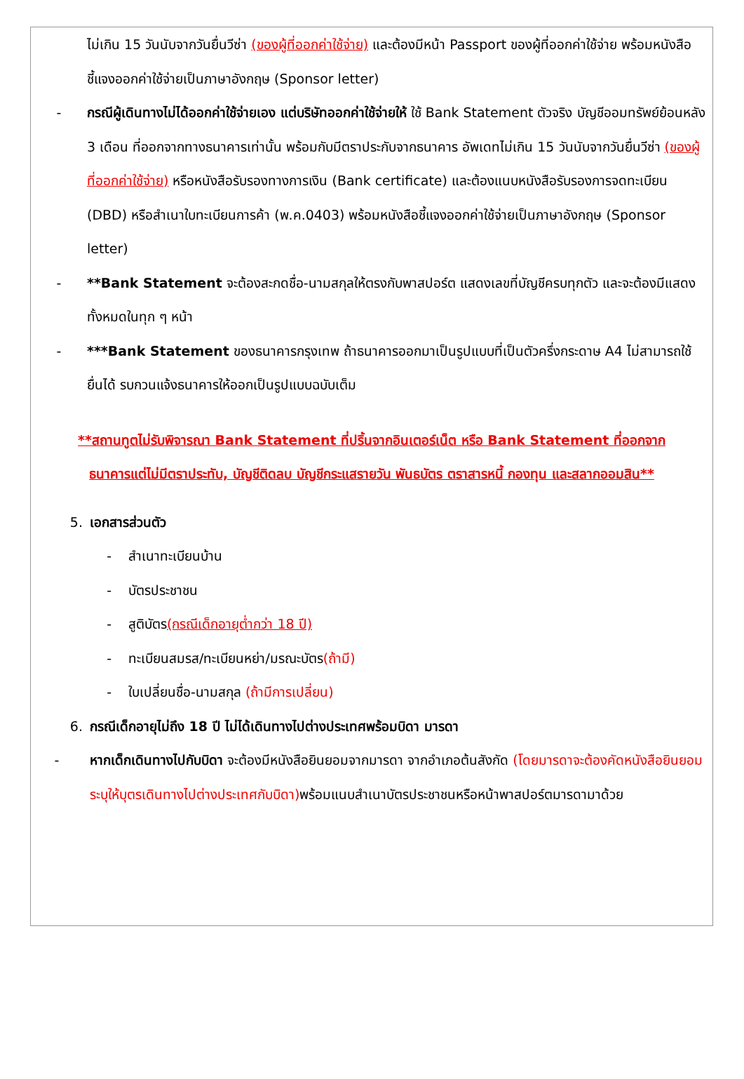ไม่เกิน 15 วันนับจากวันยื่นวีซ่า (ของผู้ที่ออกค่าใช้จ่าย) และต้องมีหน้า Passport ของผู้ที่ออกค่าใช้จ่าย พร้อมหนังสือชี้แจงออกค่าใช้จ่ายเป็นภาษาอังกฤษ (Sponsor letter)
- กรณีผู้เดินทางไม่ได้ออกค่าใช้จ่ายเอง แต่บริษัทออกค่าใช้จ่ายให้ ใช้ Bank Statement ตัวจริง บัญชีออมทรัพย์ย้อนหลัง 3 เดือน ที่ออกจากทางธนาคารเท่านั้น พร้อมกับมีตราประกับจากธนาคาร อัพเดทไม่เกิน 15 วันนับจากวันยื่นวีซ่า (ของผู้ที่ออกค่าใช้จ่าย) หรือหนังสือรับรองทางการเงิน (Bank certificate) และต้องแนบหนังสือรับรองการจดทะเบียน (DBD) หรือสำเนาใบทะเบียนการค้า (พ.ค.0403) พร้อมหนังสือชี้แจงออกค่าใช้จ่ายเป็นภาษาอังกฤษ (Sponsor letter)
- **Bank Statement จะต้องสะกดชื่อ-นามสกุลให้ตรงกับพาสปอร์ต แสดงเลขที่บัญชีครบทุกตัว และจะต้องมีแสดงทั้งหมดในทุก ๆ หน้า
- ***Bank Statement ของธนาคารกรุงเทพ ถ้าธนาคารออกมาเป็นรูปแบบที่เป็นตัวครึ่งกระดาษ A4 ไม่สามารถใช้ยื่นได้ รบกวนแจ้งธนาคารให้ออกเป็นรูปแบบฉบับเต็ม
**สถานทูตไม่รับพิจารณา Bank Statement ที่ปริ้นจากอินเตอร์เน็ต หรือ Bank Statement ที่ออกจากธนาคารแต่ไม่มีตราประทับ, บัญชีติดลบ บัญชีกระแสรายวัน พันธบัตร ตราสารหนี้ กองทุน และสลากออมสิน**
5. เอกสารส่วนตัว
- สำเนาทะเบียนบ้าน
- บัตรประชาชน
- สูติบัตร(กรณีเด็กอายุต่ำกว่า 18 ปี)
- ทะเบียนสมรส/ทะเบียนหย่า/มรณะบัตร(ถ้ามี)
- ใบเปลี่ยนชื่อ-นามสกุล (ถ้ามีการเปลี่ยน)
6. กรณีเด็กอายุไม่ถึง 18 ปี ไม่ได้เดินทางไปต่างประเทศพร้อมบิดา มารดา
- หากเด็กเดินทางไปกับบิดา จะต้องมีหนังสือยินยอมจากมารดา จากอำเภอต้นสังกัด (โดยมารดาจะต้องคัดหนังสือยินยอมระบุให้บุตรเดินทางไปต่างประเทศกับบิดา) พร้อมแนบสำเนาบัตรประชาชนหรือหน้าพาสปอร์ตมารดามาด้วย